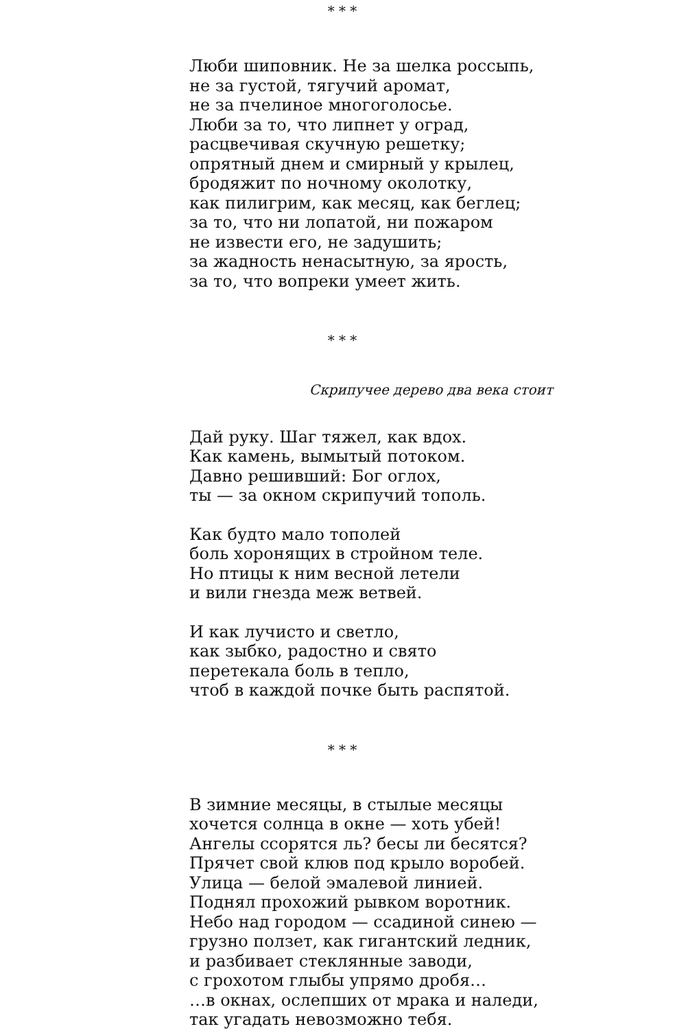* * *
Люби шиповник. Не за шелка россыпь,
не за густой, тягучий аромат,
не за пчелиное многоголосье.
Люби за то, что липнет у оград,
расцвечивая скучную решетку;
опрятный днем и смирный у крылец,
бродяжит по ночному околотку,
как пилигрим, как месяц, как беглец;
за то, что ни лопатой, ни пожаром
не извести его, не задушить;
за жадность ненасытную, за ярость,
за то, что вопреки умеет жить.
* * *
Скрипучее дерево два века стоит
Дай руку. Шаг тяжел, как вдох.
Как камень, вымытый потоком.
Давно решивший: Бог оглох,
ты — за окном скрипучий тополь.
Как будто мало тополей
боль хоронящих в стройном теле.
Но птицы к ним весной летели
и вили гнезда меж ветвей.
И как лучисто и светло,
как зыбко, радостно и свято
перетекала боль в тепло,
чтоб в каждой почке быть распятой.
* * *
В зимние месяцы, в стылые месяцы
хочется солнца в окне — хоть убей!
Ангелы ссорятся ль? бесы ли бесятся?
Прячет свой клюв под крыло воробей.
Улица — белой эмалевой линией.
Поднял прохожий рывком воротник.
Небо над городом — ссадиной синею —
грузно ползет, как гигантский ледник,
и разбивает стеклянные заводи,
с грохотом глыбы упрямо дробя…
…в окнах, ослепших от мрака и наледи,
так угадать невозможно тебя.